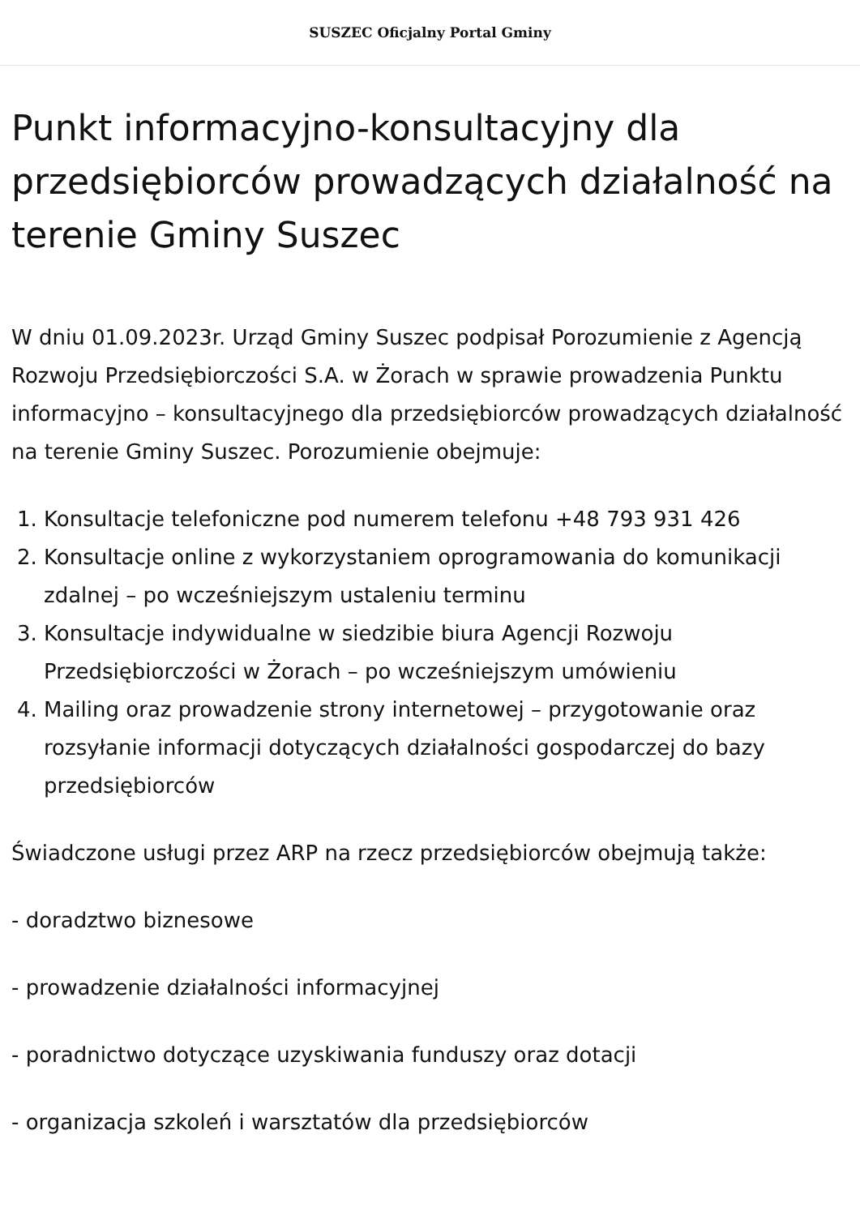SUSZEC Oficjalny Portal Gminy
Punkt informacyjno-konsultacyjny dla przedsiębiorców prowadzących działalność na terenie Gminy Suszec
W dniu 01.09.2023r. Urząd Gminy Suszec podpisał Porozumienie z Agencją Rozwoju Przedsiębiorczości S.A. w Żorach w sprawie prowadzenia Punktu informacyjno – konsultacyjnego dla przedsiębiorców prowadzących działalność na terenie Gminy Suszec. Porozumienie obejmuje:
1. Konsultacje telefoniczne pod numerem telefonu +48 793 931 426
2. Konsultacje online z wykorzystaniem oprogramowania do komunikacji zdalnej – po wcześniejszym ustaleniu terminu
3. Konsultacje indywidualne w siedzibie biura Agencji Rozwoju Przedsiębiorczości w Żorach – po wcześniejszym umówieniu
4. Mailing oraz prowadzenie strony internetowej – przygotowanie oraz rozsyłanie informacji dotyczących działalności gospodarczej do bazy przedsiębiorców
Świadczone usługi przez ARP na rzecz przedsiębiorców obejmują także:
- doradztwo biznesowe
- prowadzenie działalności informacyjnej
- poradnictwo dotyczące uzyskiwania funduszy oraz dotacji
- organizacja szkoleń i warsztatów dla przedsiębiorców